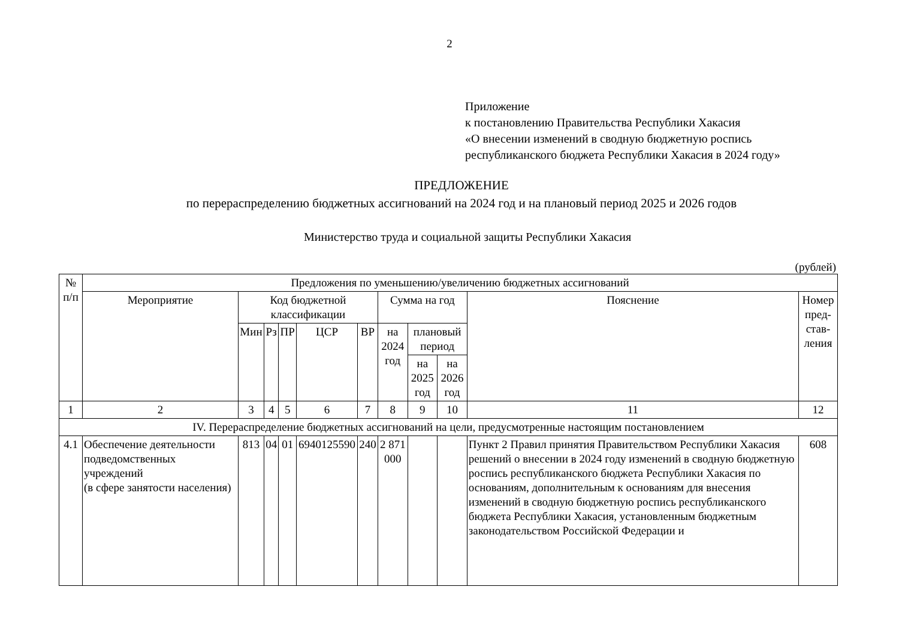2
Приложение
к постановлению Правительства Республики Хакасия
«О внесении изменений в сводную бюджетную роспись
республиканского бюджета Республики Хакасия в 2024 году»
ПРЕДЛОЖЕНИЕ
по перераспределению бюджетных ассигнований на 2024 год и на плановый период 2025 и 2026 годов
Министерство труда и социальной защиты Республики Хакасия
(рублей)
| № п/п | Предложения по уменьшению/увеличению бюджетных ассигнований | | | | | | | | | | |
| --- | --- | --- | --- | --- | --- | --- | --- | --- | --- | --- | --- |
| | Мероприятие | Код бюджетной классификации | | | | | Сумма на год | | | Пояснение | Номер пред-став-ления |
| | | Мин | Рз | ПР | ЦСР | ВР | на 2024 год | плановый период | | | |
| | | | | | | | | на 2025 год | на 2026 год | | |
| 1 | 2 | 3 | 4 | 5 | 6 | 7 | 8 | 9 | 10 | 11 | 12 |
| IV. Перераспределение бюджетных ассигнований на цели, предусмотренные настоящим постановлением | | | | | | | | | | | |
| 4.1 | Обеспечение деятельности подведомственных учреждений (в сфере занятости населения) | 813 | 04 | 01 | 6940125590 | 240 | 2 871 000 | | | Пункт 2 Правил принятия Правительством Республики Хакасия решений о внесении в 2024 году изменений в сводную бюджетную роспись республиканского бюджета Республики Хакасия по основаниям, дополнительным к основаниям для внесения изменений в сводную бюджетную роспись республиканского бюджета Республики Хакасия, установленным бюджетным законодательством Российской Федерации и | 608 |